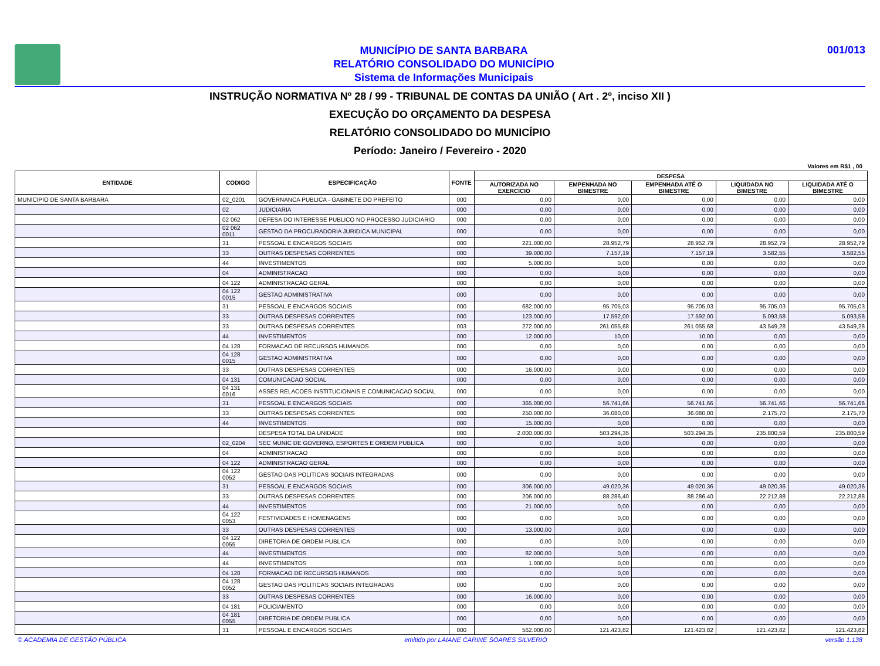MUNICÍPIO DE SANTA BARBARA
RELATÓRIO CONSOLIDADO DO MUNICÍPIO
Sistema de Informações Municipais
001/013
INSTRUÇÃO NORMATIVA Nº 28 / 99 - TRIBUNAL DE CONTAS DA UNIÃO ( Art . 2º, inciso XII )
EXECUÇÃO DO ORÇAMENTO DA DESPESA
RELATÓRIO CONSOLIDADO DO MUNICÍPIO
Período: Janeiro / Fevereiro - 2020
Valores em R$1 , 00
| ENTIDADE | CODIGO | ESPECIFICAÇÃO | FONTE | DESPESA | | | | |
| --- | --- | --- | --- | --- | --- | --- | --- | --- |
| | | | | AUTORIZADA NO EXERCÍCIO | EMPENHADA NO BIMESTRE | EMPENHADA ATÉ O BIMESTRE | LIQUIDADA NO BIMESTRE | LIQUIDADA ATÉ O BIMESTRE |
| MUNICIPIO DE SANTA BARBARA | 02_0201 | GOVERNANCA PUBLICA - GABINETE DO PREFEITO | 000 | 0,00 | 0,00 | 0,00 | 0,00 | 0,00 |
| | 02 | JUDICIARIA | 000 | 0,00 | 0,00 | 0,00 | 0,00 | 0,00 |
| | 02 062 | DEFESA DO INTERESSE PUBLICO NO PROCESSO JUDICIARIO | 000 | 0,00 | 0,00 | 0,00 | 0,00 | 0,00 |
| | 02 062 0011 | GESTAO DA PROCURADORIA JURIDICA MUNICIPAL | 000 | 0,00 | 0,00 | 0,00 | 0,00 | 0,00 |
| | 31 | PESSOAL E ENCARGOS SOCIAIS | 000 | 221.000,00 | 28.952,79 | 28.952,79 | 28.952,79 | 28.952,79 |
| | 33 | OUTRAS DESPESAS CORRENTES | 000 | 39.000,00 | 7.157,19 | 7.157,19 | 3.582,55 | 3.582,55 |
| | 44 | INVESTIMENTOS | 000 | 5.000,00 | 0,00 | 0,00 | 0,00 | 0,00 |
| | 04 | ADMINISTRACAO | 000 | 0,00 | 0,00 | 0,00 | 0,00 | 0,00 |
| | 04 122 | ADMINISTRACAO GERAL | 000 | 0,00 | 0,00 | 0,00 | 0,00 | 0,00 |
| | 04 122 0015 | GESTAO ADMINISTRATIVA | 000 | 0,00 | 0,00 | 0,00 | 0,00 | 0,00 |
| | 31 | PESSOAL E ENCARGOS SOCIAIS | 000 | 682.000,00 | 95.705,03 | 95.705,03 | 95.705,03 | 95.705,03 |
| | 33 | OUTRAS DESPESAS CORRENTES | 000 | 123.000,00 | 17.592,00 | 17.592,00 | 5.093,58 | 5.093,58 |
| | 33 | OUTRAS DESPESAS CORRENTES | 003 | 272.000,00 | 261.055,68 | 261.055,68 | 43.549,28 | 43.549,28 |
| | 44 | INVESTIMENTOS | 000 | 12.000,00 | 10,00 | 10,00 | 0,00 | 0,00 |
| | 04 128 | FORMACAO DE RECURSOS HUMANOS | 000 | 0,00 | 0,00 | 0,00 | 0,00 | 0,00 |
| | 04 128 0015 | GESTAO ADMINISTRATIVA | 000 | 0,00 | 0,00 | 0,00 | 0,00 | 0,00 |
| | 33 | OUTRAS DESPESAS CORRENTES | 000 | 16.000,00 | 0,00 | 0,00 | 0,00 | 0,00 |
| | 04 131 | COMUNICACAO SOCIAL | 000 | 0,00 | 0,00 | 0,00 | 0,00 | 0,00 |
| | 04 131 0016 | ASSES RELACOES INSTITUCIONAIS E COMUNICACAO SOCIAL | 000 | 0,00 | 0,00 | 0,00 | 0,00 | 0,00 |
| | 31 | PESSOAL E ENCARGOS SOCIAIS | 000 | 365.000,00 | 56.741,66 | 56.741,66 | 56.741,66 | 56.741,66 |
| | 33 | OUTRAS DESPESAS CORRENTES | 000 | 250.000,00 | 36.080,00 | 36.080,00 | 2.175,70 | 2.175,70 |
| | 44 | INVESTIMENTOS | 000 | 15.000,00 | 0,00 | 0,00 | 0,00 | 0,00 |
| | | DESPESA TOTAL DA UNIDADE | 000 | 2.000.000,00 | 503.294,35 | 503.294,35 | 235.800,59 | 235.800,59 |
| | 02_0204 | SEC MUNIC DE GOVERNO, ESPORTES E ORDEM PUBLICA | 000 | 0,00 | 0,00 | 0,00 | 0,00 | 0,00 |
| | 04 | ADMINISTRACAO | 000 | 0,00 | 0,00 | 0,00 | 0,00 | 0,00 |
| | 04 122 | ADMINISTRACAO GERAL | 000 | 0,00 | 0,00 | 0,00 | 0,00 | 0,00 |
| | 04 122 0052 | GESTAO DAS POLITICAS SOCIAIS INTEGRADAS | 000 | 0,00 | 0,00 | 0,00 | 0,00 | 0,00 |
| | 31 | PESSOAL E ENCARGOS SOCIAIS | 000 | 306.000,00 | 49.020,36 | 49.020,36 | 49.020,36 | 49.020,36 |
| | 33 | OUTRAS DESPESAS CORRENTES | 000 | 206.000,00 | 88.286,40 | 88.286,40 | 22.212,88 | 22.212,88 |
| | 44 | INVESTIMENTOS | 000 | 21.000,00 | 0,00 | 0,00 | 0,00 | 0,00 |
| | 04 122 0053 | FESTIVIDADES E HOMENAGENS | 000 | 0,00 | 0,00 | 0,00 | 0,00 | 0,00 |
| | 33 | OUTRAS DESPESAS CORRENTES | 000 | 13.000,00 | 0,00 | 0,00 | 0,00 | 0,00 |
| | 04 122 0055 | DIRETORIA DE ORDEM PUBLICA | 000 | 0,00 | 0,00 | 0,00 | 0,00 | 0,00 |
| | 44 | INVESTIMENTOS | 000 | 82.000,00 | 0,00 | 0,00 | 0,00 | 0,00 |
| | 44 | INVESTIMENTOS | 003 | 1.000,00 | 0,00 | 0,00 | 0,00 | 0,00 |
| | 04 128 | FORMACAO DE RECURSOS HUMANOS | 000 | 0,00 | 0,00 | 0,00 | 0,00 | 0,00 |
| | 04 128 0052 | GESTAO DAS POLITICAS SOCIAIS INTEGRADAS | 000 | 0,00 | 0,00 | 0,00 | 0,00 | 0,00 |
| | 33 | OUTRAS DESPESAS CORRENTES | 000 | 16.000,00 | 0,00 | 0,00 | 0,00 | 0,00 |
| | 04 181 | POLICIAMENTO | 000 | 0,00 | 0,00 | 0,00 | 0,00 | 0,00 |
| | 04 181 0055 | DIRETORIA DE ORDEM PUBLICA | 000 | 0,00 | 0,00 | 0,00 | 0,00 | 0,00 |
| | 31 | PESSOAL E ENCARGOS SOCIAIS | 000 | 562.000,00 | 121.423,82 | 121.423,82 | 121.423,82 | 121.423,82 |
© ACADEMIA DE GESTÃO PÚBLICA emitido por LAIANE CARINE SOARES SILVERIO versão 1.138